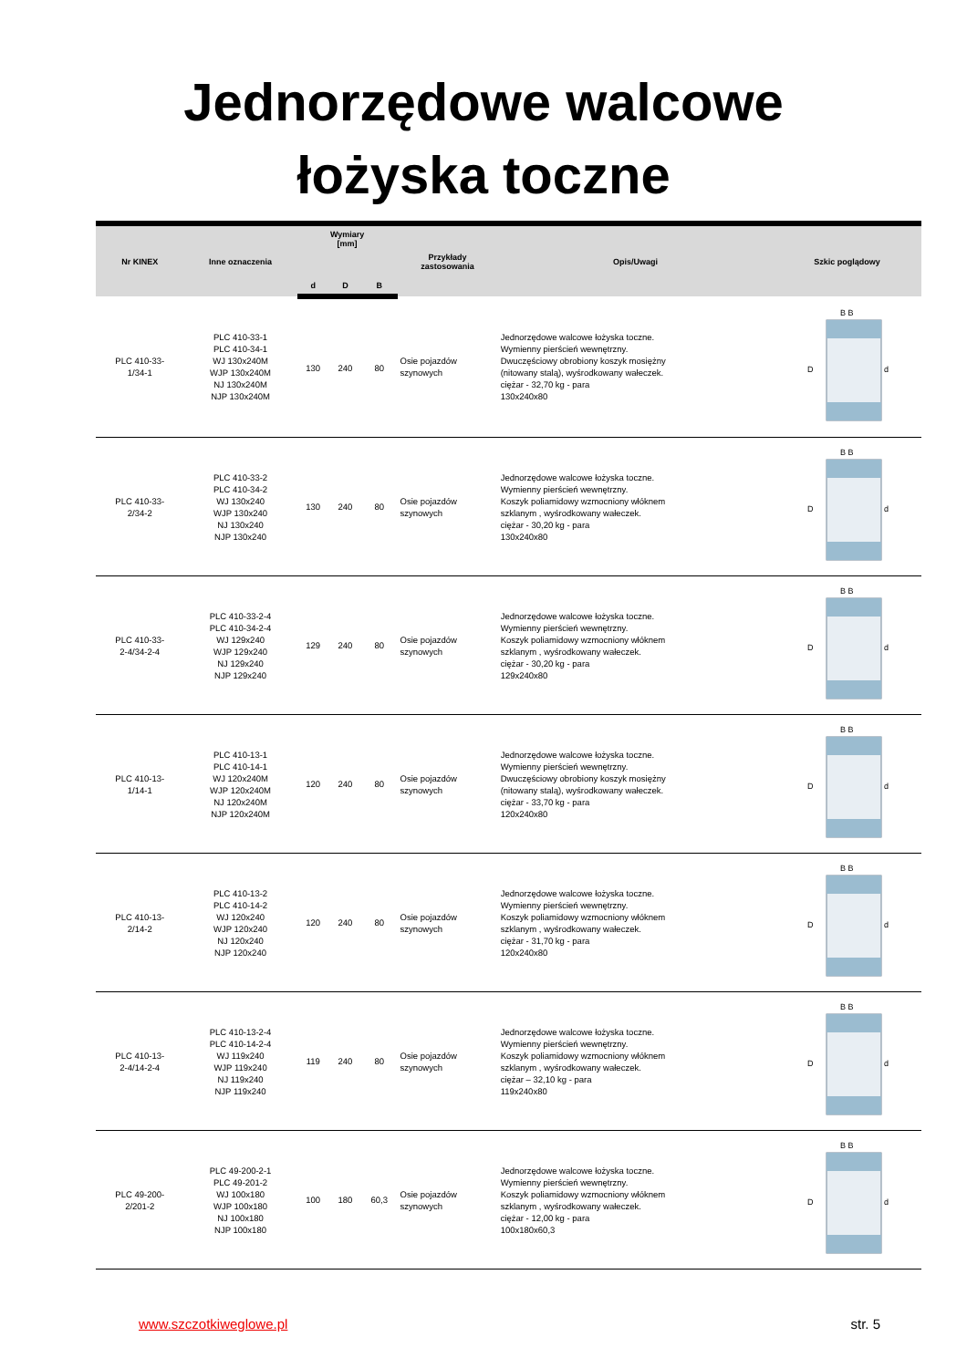Jednorzędowe walcowe
łożyska toczne
| Nr KINEX | Inne oznaczenia | Wymiary [mm] | | | Przykłady zastosowania | Opis/Uwagi | Szkic poglądowy |
| --- | --- | --- | --- | --- | --- | --- | --- |
| | | d | D | B | | | |
| PLC 410-33- 1/34-1 | PLC 410-33-1 PLC 410-34-1 WJ 130x240M WJP 130x240M NJ 130x240M NJP 130x240M | 130 | 240 | 80 | Osie pojazdów szynowych | Jednorzędowe walcowe łożyska toczne. Wymienny pierścień wewnętrzny. Dwuczęściowy obrobiony koszyk mosiężny (nitowany stalą), wyśrodkowany wałeczek. ciężar - 32,70 kg - para 130x240x80 | B B D d |
| PLC 410-33- 2/34-2 | PLC 410-33-2 PLC 410-34-2 WJ 130x240 WJP 130x240 NJ 130x240 NJP 130x240 | 130 | 240 | 80 | Osie pojazdów szynowych | Jednorzędowe walcowe łożyska toczne. Wymienny pierścień wewnętrzny. Koszyk poliamidowy wzmocniony włóknem szklanym , wyśrodkowany wałeczek. ciężar - 30,20 kg - para 130x240x80 | B B D d |
| PLC 410-33- 2-4/34-2-4 | PLC 410-33-2-4 PLC 410-34-2-4 WJ 129x240 WJP 129x240 NJ 129x240 NJP 129x240 | 129 | 240 | 80 | Osie pojazdów szynowych | Jednorzędowe walcowe łożyska toczne. Wymienny pierścień wewnętrzny. Koszyk poliamidowy wzmocniony włóknem szklanym , wyśrodkowany wałeczek. ciężar - 30,20 kg - para 129x240x80 | B B D d |
| PLC 410-13- 1/14-1 | PLC 410-13-1 PLC 410-14-1 WJ 120x240M WJP 120x240M NJ 120x240M NJP 120x240M | 120 | 240 | 80 | Osie pojazdów szynowych | Jednorzędowe walcowe łożyska toczne. Wymienny pierścień wewnętrzny. Dwuczęściowy obrobiony koszyk mosiężny (nitowany stalą), wyśrodkowany wałeczek. ciężar - 33,70 kg - para 120x240x80 | B B D d |
| PLC 410-13- 2/14-2 | PLC 410-13-2 PLC 410-14-2 WJ 120x240 WJP 120x240 NJ 120x240 NJP 120x240 | 120 | 240 | 80 | Osie pojazdów szynowych | Jednorzędowe walcowe łożyska toczne. Wymienny pierścień wewnętrzny. Koszyk poliamidowy wzmocniony włóknem szklanym , wyśrodkowany wałeczek. ciężar - 31,70 kg - para 120x240x80 | B B D d |
| PLC 410-13- 2-4/14-2-4 | PLC 410-13-2-4 PLC 410-14-2-4 WJ 119x240 WJP 119x240 NJ 119x240 NJP 119x240 | 119 | 240 | 80 | Osie pojazdów szynowych | Jednorzędowe walcowe łożyska toczne. Wymienny pierścień wewnętrzny. Koszyk poliamidowy wzmocniony włóknem szklanym , wyśrodkowany wałeczek. ciężar – 32,10 kg - para 119x240x80 | B B D d |
| PLC 49-200- 2/201-2 | PLC 49-200-2-1 PLC 49-201-2 WJ 100x180 WJP 100x180 NJ 100x180 NJP 100x180 | 100 | 180 | 60,3 | Osie pojazdów szynowych | Jednorzędowe walcowe łożyska toczne. Wymienny pierścień wewnętrzny. Koszyk poliamidowy wzmocniony włóknem szklanym , wyśrodkowany wałeczek. ciężar - 12,00 kg - para 100x180x60,3 | B B D d |
www.szczotkiweglowe.pl str. 5